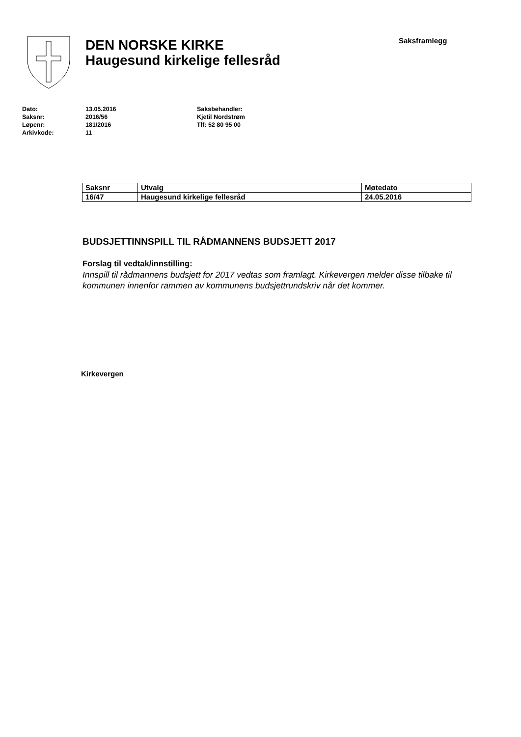DEN NORSKE KIRKE
Haugesund kirkelige fellesråd
Saksframlegg
Dato:
Saksnr:
Løpenr:
Arkivkode:
13.05.2016
2016/56
181/2016
11
Saksbehandler:
Kjetil Nordstrøm
Tlf: 52 80 95 00
| Saksnr | Utvalg | Møtedato |
| --- | --- | --- |
| 16/47 | Haugesund kirkelige fellesråd | 24.05.2016 |
BUDSJETTINNSPILL TIL RÅDMANNENS BUDSJETT 2017
Forslag til vedtak/innstilling:
Innspill til rådmannens budsjett for 2017 vedtas som framlagt. Kirkevergen melder disse tilbake til kommunen innenfor rammen av kommunens budsjettrundskriv når det kommer.
Kirkevergen